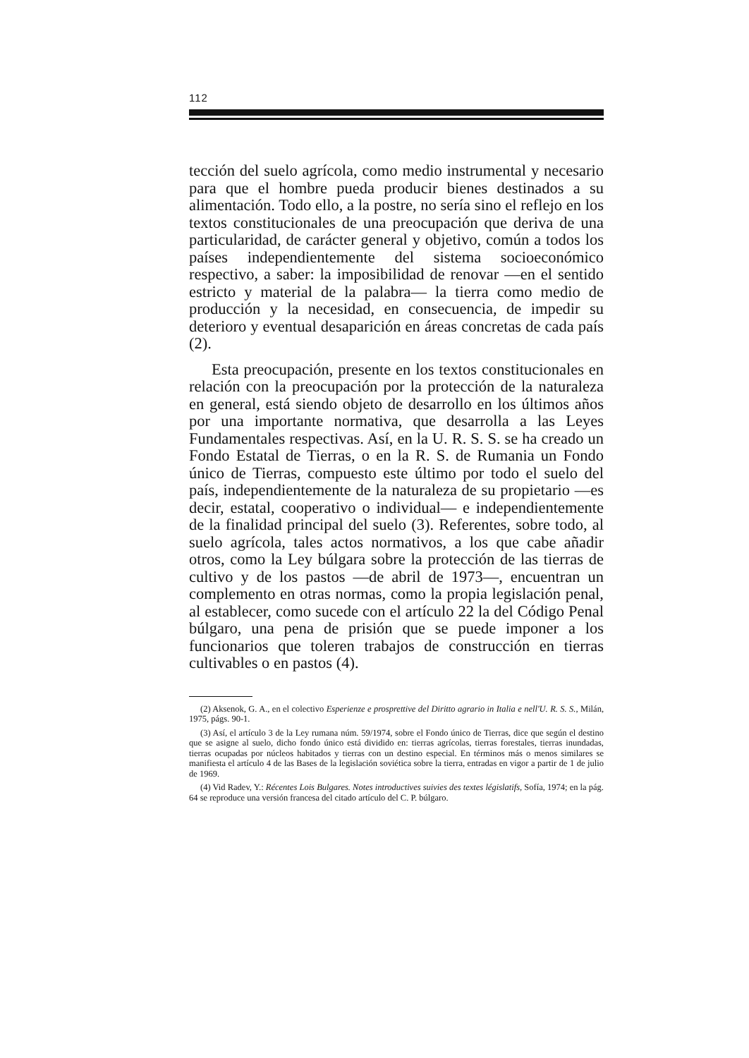112
tección del suelo agrícola, como medio instrumental y necesario para que el hombre pueda producir bienes destinados a su alimentación. Todo ello, a la postre, no sería sino el reflejo en los textos constitucionales de una preocupación que deriva de una particularidad, de carácter general y objetivo, común a todos los países independientemente del sistema socioeconómico respectivo, a saber: la imposibilidad de renovar —en el sentido estricto y material de la palabra— la tierra como medio de producción y la necesidad, en consecuencia, de impedir su deterioro y eventual desaparición en áreas concretas de cada país (2).
Esta preocupación, presente en los textos constitucionales en relación con la preocupación por la protección de la naturaleza en general, está siendo objeto de desarrollo en los últimos años por una importante normativa, que desarrolla a las Leyes Fundamentales respectivas. Así, en la U. R. S. S. se ha creado un Fondo Estatal de Tierras, o en la R. S. de Rumania un Fondo único de Tierras, compuesto este último por todo el suelo del país, independientemente de la naturaleza de su propietario —es decir, estatal, cooperativo o individual— e independientemente de la finalidad principal del suelo (3). Referentes, sobre todo, al suelo agrícola, tales actos normativos, a los que cabe añadir otros, como la Ley búlgara sobre la protección de las tierras de cultivo y de los pastos —de abril de 1973—, encuentran un complemento en otras normas, como la propia legislación penal, al establecer, como sucede con el artículo 22 la del Código Penal búlgaro, una pena de prisión que se puede imponer a los funcionarios que toleren trabajos de construcción en tierras cultivables o en pastos (4).
(2) Aksenok, G. A., en el colectivo Esperienze e prosprettive del Diritto agrario in Italia e nell'U. R. S. S., Milán, 1975, págs. 90-1.
(3) Así, el artículo 3 de la Ley rumana núm. 59/1974, sobre el Fondo único de Tierras, dice que según el destino que se asigne al suelo, dicho fondo único está dividido en: tierras agrícolas, tierras forestales, tierras inundadas, tierras ocupadas por núcleos habitados y tierras con un destino especial. En términos más o menos similares se manifiesta el artículo 4 de las Bases de la legislación soviética sobre la tierra, entradas en vigor a partir de 1 de julio de 1969.
(4) Vid Radev, Y.: Récentes Lois Bulgares. Notes introductives suivies des textes législatifs, Sofía, 1974; en la pág. 64 se reproduce una versión francesa del citado artículo del C. P. búlgaro.